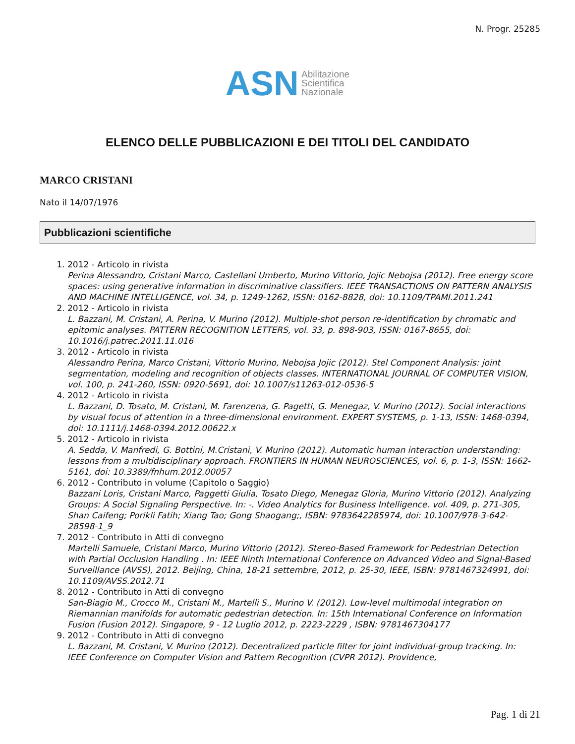N. Progr. 25285
ASN Abilitazione
Scientifica
Nazionale
ELENCO DELLE PUBBLICAZIONI E DEI TITOLI DEL CANDIDATO
MARCO CRISTANI
Nato il 14/07/1976
Pubblicazioni scientifiche
1. 2012 - Articolo in rivista
Perina Alessandro, Cristani Marco, Castellani Umberto, Murino Vittorio, Jojic Nebojsa (2012). Free energy score spaces: using generative information in discriminative classifiers. IEEE TRANSACTIONS ON PATTERN ANALYSIS AND MACHINE INTELLIGENCE, vol. 34, p. 1249-1262, ISSN: 0162-8828, doi: 10.1109/TPAMI.2011.241
2. 2012 - Articolo in rivista
L. Bazzani, M. Cristani, A. Perina, V. Murino (2012). Multiple-shot person re-identification by chromatic and epitomic analyses. PATTERN RECOGNITION LETTERS, vol. 33, p. 898-903, ISSN: 0167-8655, doi: 10.1016/j.patrec.2011.11.016
3. 2012 - Articolo in rivista
Alessandro Perina, Marco Cristani, Vittorio Murino, Nebojsa Jojic (2012). Stel Component Analysis: joint segmentation, modeling and recognition of objects classes. INTERNATIONAL JOURNAL OF COMPUTER VISION, vol. 100, p. 241-260, ISSN: 0920-5691, doi: 10.1007/s11263-012-0536-5
4. 2012 - Articolo in rivista
L. Bazzani, D. Tosato, M. Cristani, M. Farenzena, G. Pagetti, G. Menegaz, V. Murino (2012). Social interactions by visual focus of attention in a three-dimensional environment. EXPERT SYSTEMS, p. 1-13, ISSN: 1468-0394, doi: 10.1111/j.1468-0394.2012.00622.x
5. 2012 - Articolo in rivista
A. Sedda, V. Manfredi, G. Bottini, M.Cristani, V. Murino (2012). Automatic human interaction understanding: lessons from a multidisciplinary approach. FRONTIERS IN HUMAN NEUROSCIENCES, vol. 6, p. 1-3, ISSN: 1662-5161, doi: 10.3389/fnhum.2012.00057
6. 2012 - Contributo in volume (Capitolo o Saggio)
Bazzani Loris, Cristani Marco, Paggetti Giulia, Tosato Diego, Menegaz Gloria, Murino Vittorio (2012). Analyzing Groups: A Social Signaling Perspective. In: -. Video Analytics for Business Intelligence. vol. 409, p. 271-305, Shan Caifeng; Porikli Fatih; Xiang Tao; Gong Shaogang;, ISBN: 9783642285974, doi: 10.1007/978-3-642-28598-1_9
7. 2012 - Contributo in Atti di convegno
Martelli Samuele, Cristani Marco, Murino Vittorio (2012). Stereo-Based Framework for Pedestrian Detection with Partial Occlusion Handling . In: IEEE Ninth International Conference on Advanced Video and Signal-Based Surveillance (AVSS), 2012. Beijing, China, 18-21 settembre, 2012, p. 25-30, IEEE, ISBN: 9781467324991, doi: 10.1109/AVSS.2012.71
8. 2012 - Contributo in Atti di convegno
San-Biagio M., Crocco M., Cristani M., Martelli S., Murino V. (2012). Low-level multimodal integration on Riemannian manifolds for automatic pedestrian detection. In: 15th International Conference on Information Fusion (Fusion 2012). Singapore, 9 - 12 Luglio 2012, p. 2223-2229 , ISBN: 9781467304177
9. 2012 - Contributo in Atti di convegno
L. Bazzani, M. Cristani, V. Murino (2012). Decentralized particle filter for joint individual-group tracking. In: IEEE Conference on Computer Vision and Pattern Recognition (CVPR 2012). Providence,
Pag. 1 di 21